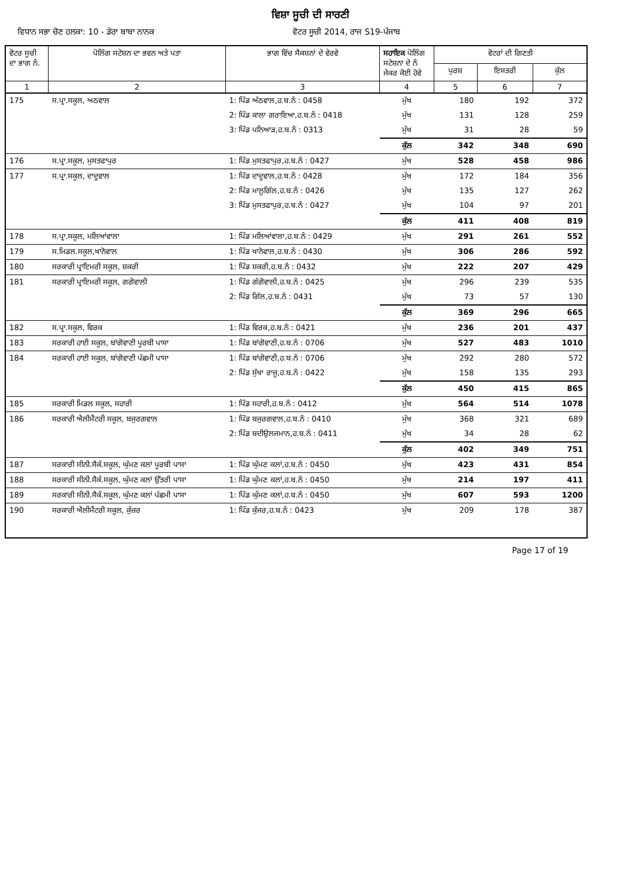ਵਿਸ਼ਾ ਸੂਚੀ ਦੀ ਸਾਰਣੀ
ਵਿਧਾਨ ਸਭਾ ਚੋਣ ਹਲਕਾ: 10 - ਡੇਰਾ ਬਾਬਾ ਨਾਨਕ ਵੋਟਰ ਸੂਚੀ 2014, ਰਾਜ S19-ਪੰਜਾਬ
| ਵੋਟਰ ਸੂਚੀ ਦਾ ਭਾਗ ਨੰ. | ਪੋਲਿੰਗ ਸਟੇਸ਼ਨ ਦਾ ਭਵਨ ਅਤੇ ਪਤਾ | ਭਾਗ ਵਿੱਚ ਸੈਕਸ਼ਨਾਂ ਦੇ ਵੇਰਵੇ | ਸਹਾਇਕ ਪੋਲਿੰਗ ਸਟੇਸ਼ਨਾ ਦੇ ਨੰ ਜੇਕਰ ਕੋਈ ਹੋਵੇ | ਵੋਟਰਾਂ ਦੀ ਗਿਣਤੀ | | |
| --- | --- | --- | --- | --- | --- | --- |
| | | | | ਪੁਰਸ਼ | ਇਸਤਰੀ | ਕੁੱਲ |
| 1 | 2 | 3 | 4 | 5 | 6 | 7 |
| 175 | ਸ.ਪ੍ਰਾ.ਸਕੂਲ, ਅਠਵਾਲ | 1: ਪਿੰਡ ਅੱਠਵਾਲ,ਹ.ਬ.ਨੰ : 0458 | ਮੁੱਖ | 180 | 192 | 372 |
| | | 2: ਪਿੰਡ ਕਾਲਾ ਗਰਾਇਆ,ਹ.ਬ.ਨੰ : 0418 | ਮੁੱਖ | 131 | 128 | 259 |
| | | 3: ਪਿੰਡ ਪਨਿਆੜ,ਹ.ਬ.ਨੰ : 0313 | ਮੁੱਖ | 31 | 28 | 59 |
| | | | ਕੁੱਲ | 342 | 348 | 690 |
| 176 | ਸ.ਪ੍ਰਾ.ਸਕੂਲ, ਮੁਸਤਫਾਪੁਰ | 1: ਪਿੰਡ ਮੁਸਤਫਾਪੁਰ,ਹ.ਬ.ਨੰ : 0427 | ਮੁੱਖ | 528 | 458 | 986 |
| 177 | ਸ.ਪ੍ਰਾ.ਸਕੂਲ, ਦਾਦੂਵਾਲ | 1: ਪਿੰਡ ਦਾਦੂਵਾਲ,ਹ.ਬ.ਨੰ : 0428 | ਮੁੱਖ | 172 | 184 | 356 |
| | | 2: ਪਿੰਡ ਮਾਲੂਗਿੱਲ,ਹ.ਬ.ਨੰ : 0426 | ਮੁੱਖ | 135 | 127 | 262 |
| | | 3: ਪਿੰਡ ਮੁਸਤਫਾਪੁਰ,ਹ.ਬ.ਨੰ : 0427 | ਮੁੱਖ | 104 | 97 | 201 |
| | | | ਕੁੱਲ | 411 | 408 | 819 |
| 178 | ਸ.ਪ੍ਰਾ.ਸਕੂਲ, ਮਲਿਆਂਵਾਲਾ | 1: ਪਿੰਡ ਮਲਿਆਂਵਾਲਾ,ਹ.ਬ.ਨੰ : 0429 | ਮੁੱਖ | 291 | 261 | 552 |
| 179 | ਸ.ਮਿਡਲ.ਸਕੂਲ,ਖਾਨੋਵਾਲ | 1: ਪਿੰਡ ਖਾਨੋਵਾਲ,ਹ.ਬ.ਨੰ : 0430 | ਮੁੱਖ | 306 | 286 | 592 |
| 180 | ਸਰਕਾਰੀ ਪ੍ਰਾਇਮਰੀ ਸਕੂਲ, ਸ਼ਕਰੀ | 1: ਪਿੰਡ ਸ਼ਕਰੀ,ਹ.ਬ.ਨੰ : 0432 | ਮੁੱਖ | 222 | 207 | 429 |
| 181 | ਸਰਕਾਰੀ ਪ੍ਰਾਇਮਰੀ ਸਕੂਲ, ਗਗੋਵਾਲੀ | 1: ਪਿੰਡ ਗੱਗੋਵਾਲੀ,ਹ.ਬ.ਨੰ : 0425 | ਮੁੱਖ | 296 | 239 | 535 |
| | | 2: ਪਿੰਡ ਗਿੱਲ,ਹ.ਬ.ਨੰ : 0431 | ਮੁੱਖ | 73 | 57 | 130 |
| | | | ਕੁੱਲ | 369 | 296 | 665 |
| 182 | ਸ.ਪ੍ਰਾ.ਸਕੂਲ, ਵਿਰਕ | 1: ਪਿੰਡ ਵਿਰਕ,ਹ.ਬ.ਨੰ : 0421 | ਮੁੱਖ | 236 | 201 | 437 |
| 183 | ਸਰਕਾਰੀ ਹਾਈ ਸਕੂਲ, ਬਾਂਗੋਵਾਣੀ ਪੂਰਬੀ ਪਾਸਾ | 1: ਪਿੰਡ ਬਾਂਗੋਵਾਣੀ,ਹ.ਬ.ਨੰ : 0706 | ਮੁੱਖ | 527 | 483 | 1010 |
| 184 | ਸਰਕਾਰੀ ਹਾਈ ਸਕੂਲ, ਬਾਂਗੋਵਾਣੀ ਪੱਛਮੀ ਪਾਸਾ | 1: ਪਿੰਡ ਬਾਂਗੋਵਾਣੀ,ਹ.ਬ.ਨੰ : 0706 | ਮੁੱਖ | 292 | 280 | 572 |
| | | 2: ਪਿੰਡ ਸੁੱਖਾ ਰਾਜੂ,ਹ.ਬ.ਨੰ : 0422 | ਮੁੱਖ | 158 | 135 | 293 |
| | | | ਕੁੱਲ | 450 | 415 | 865 |
| 185 | ਸਰਕਾਰੀ ਮਿਡਲ ਸਕੂਲ, ਸਹਾਰੀ | 1: ਪਿੰਡ ਸਹਾਰੀ,ਹ.ਬ.ਨੰ : 0412 | ਮੁੱਖ | 564 | 514 | 1078 |
| 186 | ਸਰਕਾਰੀ ਐਲੀਮੈਂਟਰੀ ਸਕੂਲ, ਬਜੁਰਗਵਾਲ | 1: ਪਿੰਡ ਬਜੁਰਗਵਾਲ,ਹ.ਬ.ਨੰ : 0410 | ਮੁੱਖ | 368 | 321 | 689 |
| | | 2: ਪਿੰਡ ਬਦੀਉਲਜਮਾਨ,ਹ.ਬ.ਨੰ : 0411 | ਮੁੱਖ | 34 | 28 | 62 |
| | | | ਕੁੱਲ | 402 | 349 | 751 |
| 187 | ਸਰਕਾਰੀ ਸੀਨੀ.ਸੈਕੰ.ਸਕੂਲ, ਘੁੱਮਣ ਕਲਾਂ ਪੂਰਬੀ ਪਾਸਾ | 1: ਪਿੰਡ ਘੁੰਮਣ ਕਲਾਂ,ਹ.ਬ.ਨੰ : 0450 | ਮੁੱਖ | 423 | 431 | 854 |
| 188 | ਸਰਕਾਰੀ ਸੀਨੀ.ਸੈਕੰ.ਸਕੂਲ, ਘੁੱਮਣ ਕਲਾਂ ਉੱਤਰੀ ਪਾਸਾ | 1: ਪਿੰਡ ਘੁੰਮਣ ਕਲਾਂ,ਹ.ਬ.ਨੰ : 0450 | ਮੁੱਖ | 214 | 197 | 411 |
| 189 | ਸਰਕਾਰੀ ਸੀਨੀ.ਸੈਕੰ.ਸਕੂਲ, ਘੁੱਮਣ ਕਲਾਂ ਪੱਛਮੀ ਪਾਸਾ | 1: ਪਿੰਡ ਘੁੰਮਣ ਕਲਾਂ,ਹ.ਬ.ਨੰ : 0450 | ਮੁੱਖ | 607 | 593 | 1200 |
| 190 | ਸਰਕਾਰੀ ਐਲੀਮੈਂਟਰੀ ਸਕੂਲ, ਕੁੰਜ਼ਰ | 1: ਪਿੰਡ ਕੁੰਜਰ,ਹ.ਬ.ਨੰ : 0423 | ਮੁੱਖ | 209 | 178 | 387 |
Page 17 of 19